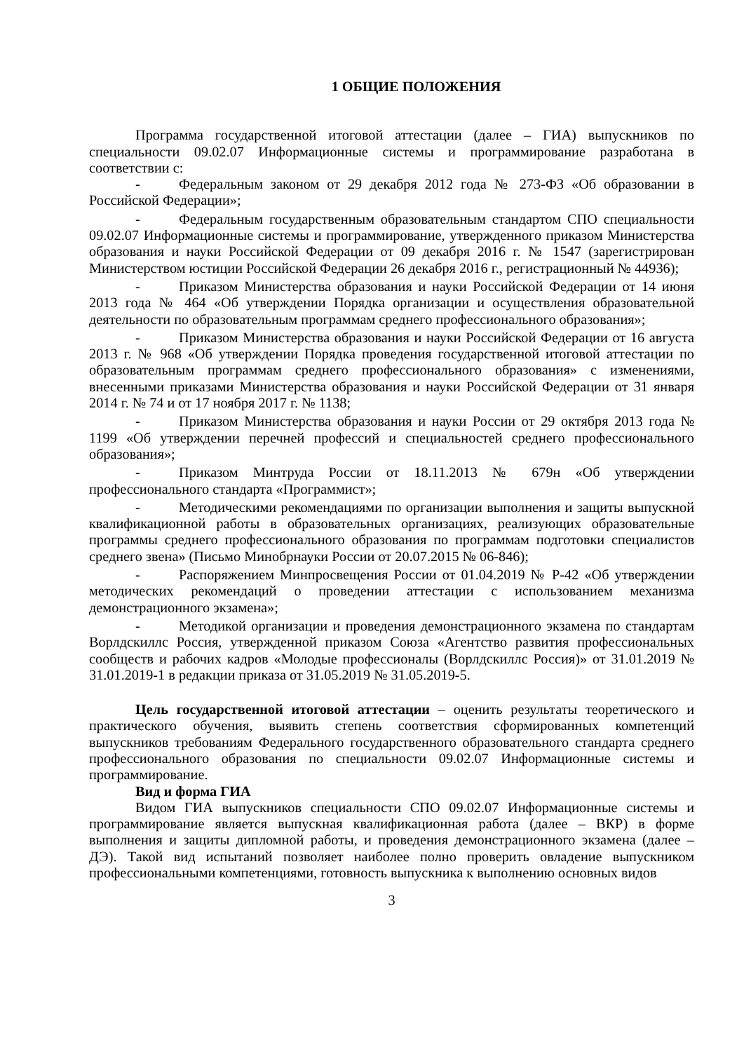1 ОБЩИЕ ПОЛОЖЕНИЯ
Программа государственной итоговой аттестации (далее – ГИА) выпускников по специальности 09.02.07 Информационные системы и программирование разработана в соответствии с:
- Федеральным законом от 29 декабря 2012 года № 273-ФЗ «Об образовании в Российской Федерации»;
- Федеральным государственным образовательным стандартом СПО специальности 09.02.07 Информационные системы и программирование, утвержденного приказом Министерства образования и науки Российской Федерации от 09 декабря 2016 г. № 1547 (зарегистрирован Министерством юстиции Российской Федерации 26 декабря 2016 г., регистрационный № 44936);
- Приказом Министерства образования и науки Российской Федерации от 14 июня 2013 года № 464 «Об утверждении Порядка организации и осуществления образовательной деятельности по образовательным программам среднего профессионального образования»;
- Приказом Министерства образования и науки Российской Федерации от 16 августа 2013 г. № 968 «Об утверждении Порядка проведения государственной итоговой аттестации по образовательным программам среднего профессионального образования» с изменениями, внесенными приказами Министерства образования и науки Российской Федерации от 31 января 2014 г. № 74 и от 17 ноября 2017 г. № 1138;
- Приказом Министерства образования и науки России от 29 октября 2013 года № 1199 «Об утверждении перечней профессий и специальностей среднего профессионального образования»;
- Приказом Минтруда России от 18.11.2013 № 679н «Об утверждении профессионального стандарта «Программист»;
- Методическими рекомендациями по организации выполнения и защиты выпускной квалификационной работы в образовательных организациях, реализующих образовательные программы среднего профессионального образования по программам подготовки специалистов среднего звена» (Письмо Минобрнауки России от 20.07.2015 № 06-846);
- Распоряжением Минпросвещения России от 01.04.2019 № Р-42 «Об утверждении методических рекомендаций о проведении аттестации с использованием механизма демонстрационного экзамена»;
- Методикой организации и проведения демонстрационного экзамена по стандартам Ворлдскиллс Россия, утвержденной приказом Союза «Агентство развития профессиональных сообществ и рабочих кадров «Молодые профессионалы (Ворлдскиллс Россия)» от 31.01.2019 № 31.01.2019-1 в редакции приказа от 31.05.2019 № 31.05.2019-5.
Цель государственной итоговой аттестации – оценить результаты теоретического и практического обучения, выявить степень соответствия сформированных компетенций выпускников требованиям Федерального государственного образовательного стандарта среднего профессионального образования по специальности 09.02.07 Информационные системы и программирование.
Вид и форма ГИА
Видом ГИА выпускников специальности СПО 09.02.07 Информационные системы и программирование является выпускная квалификационная работа (далее – ВКР) в форме выполнения и защиты дипломной работы, и проведения демонстрационного экзамена (далее – ДЭ). Такой вид испытаний позволяет наиболее полно проверить овладение выпускником профессиональными компетенциями, готовность выпускника к выполнению основных видов
3